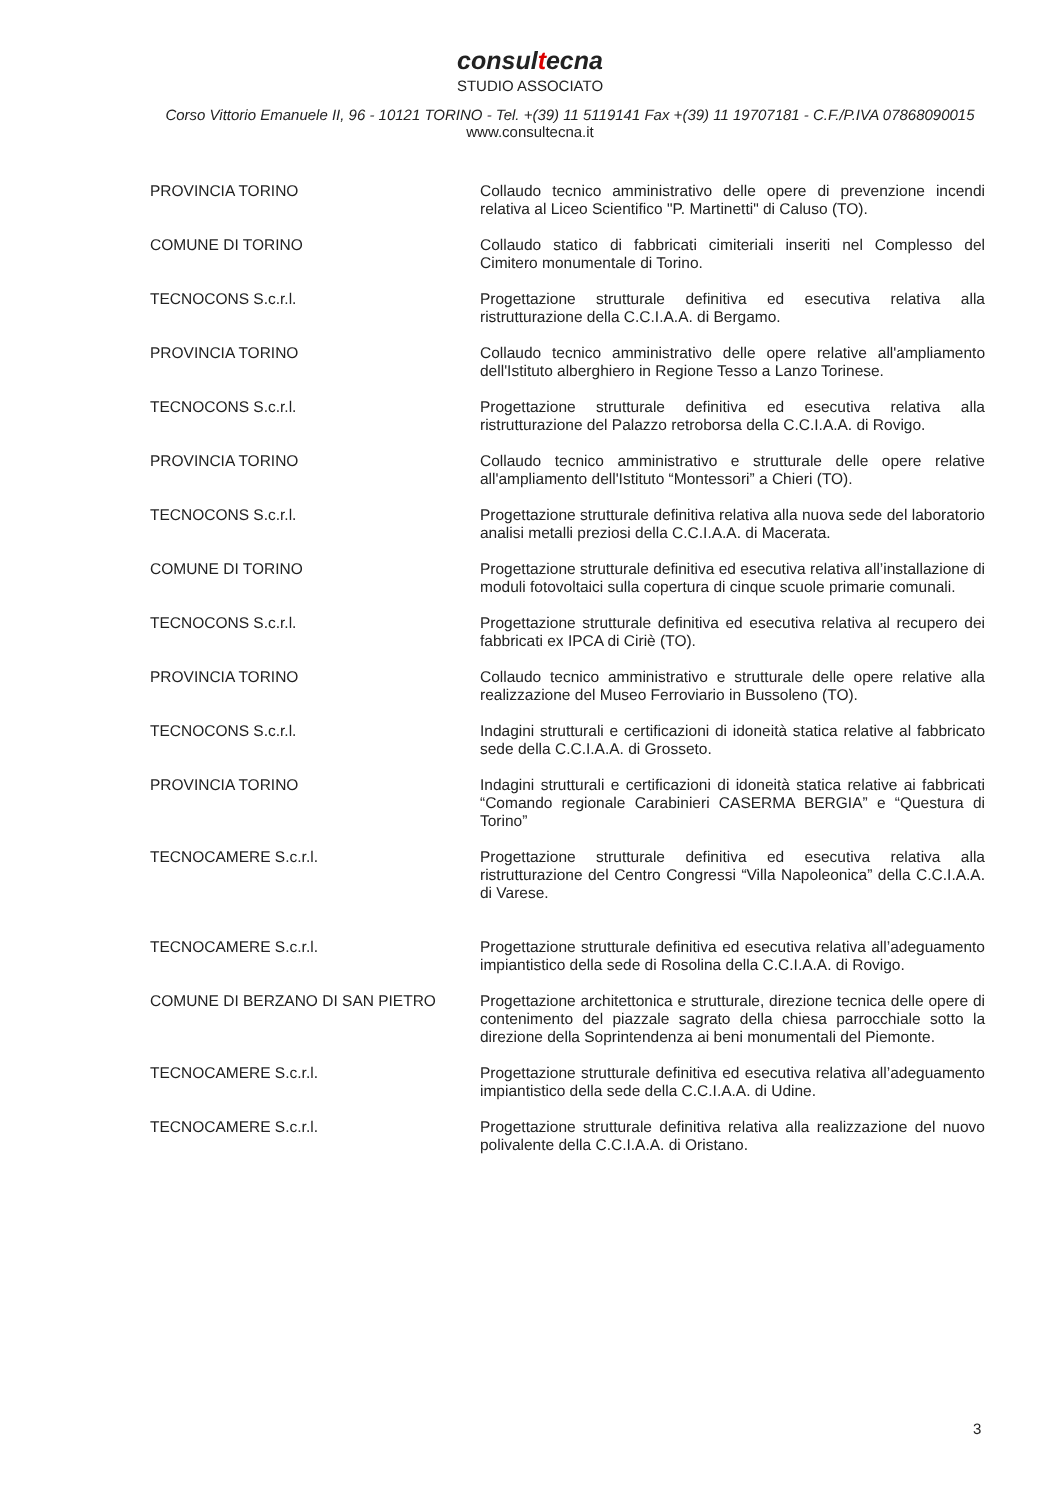consultecna
STUDIO ASSOCIATO
Corso Vittorio Emanuele II, 96 - 10121 TORINO - Tel. +(39) 11 5119141 Fax +(39) 11 19707181 - C.F./P.IVA 07868090015
www.consultecna.it
| PROVINCIA TORINO | Collaudo tecnico amministrativo delle opere di prevenzione incendi relativa al Liceo Scientifico "P. Martinetti" di Caluso (TO). |
| COMUNE DI TORINO | Collaudo statico di fabbricati cimiteriali inseriti nel Complesso del Cimitero monumentale di Torino. |
| TECNOCONS S.c.r.l. | Progettazione strutturale definitiva ed esecutiva relativa alla ristrutturazione della C.C.I.A.A. di Bergamo. |
| PROVINCIA TORINO | Collaudo tecnico amministrativo delle opere relative all'ampliamento dell'Istituto alberghiero in Regione Tesso a Lanzo Torinese. |
| TECNOCONS S.c.r.l. | Progettazione strutturale definitiva ed esecutiva relativa alla ristrutturazione del Palazzo retroborsa della C.C.I.A.A. di Rovigo. |
| PROVINCIA TORINO | Collaudo tecnico amministrativo e strutturale delle opere relative all'ampliamento dell'Istituto “Montessori” a Chieri (TO). |
| TECNOCONS S.c.r.l. | Progettazione strutturale definitiva relativa alla nuova sede del laboratorio analisi metalli preziosi della C.C.I.A.A. di Macerata. |
| COMUNE DI TORINO | Progettazione strutturale definitiva ed esecutiva relativa all’installazione di moduli fotovoltaici sulla copertura di cinque scuole primarie comunali. |
| TECNOCONS S.c.r.l. | Progettazione strutturale definitiva ed esecutiva relativa al recupero dei fabbricati ex IPCA di Ciriè (TO). |
| PROVINCIA TORINO | Collaudo tecnico amministrativo e strutturale delle opere relative alla realizzazione del Museo Ferroviario in Bussoleno (TO). |
| TECNOCONS S.c.r.l. | Indagini strutturali e certificazioni di idoneità statica relative al fabbricato sede della C.C.I.A.A. di Grosseto. |
| PROVINCIA TORINO | Indagini strutturali e certificazioni di idoneità statica relative ai fabbricati “Comando regionale Carabinieri CASERMA BERGIA” e “Questura di Torino” |
| TECNOCAMERE S.c.r.l. | Progettazione strutturale definitiva ed esecutiva relativa alla ristrutturazione del Centro Congressi “Villa Napoleonica” della C.C.I.A.A. di Varese. |
| TECNOCAMERE S.c.r.l. | Progettazione strutturale definitiva ed esecutiva relativa all’adeguamento impiantistico della sede di Rosolina della C.C.I.A.A. di Rovigo. |
| COMUNE DI BERZANO DI SAN PIETRO | Progettazione architettonica e strutturale, direzione tecnica delle opere di contenimento del piazzale sagrato della chiesa parrocchiale sotto la direzione della Soprintendenza ai beni monumentali del Piemonte. |
| TECNOCAMERE S.c.r.l. | Progettazione strutturale definitiva ed esecutiva relativa all’adeguamento impiantistico della sede della C.C.I.A.A. di Udine. |
| TECNOCAMERE S.c.r.l. | Progettazione strutturale definitiva relativa alla realizzazione del nuovo polivalente della C.C.I.A.A. di Oristano. |
3